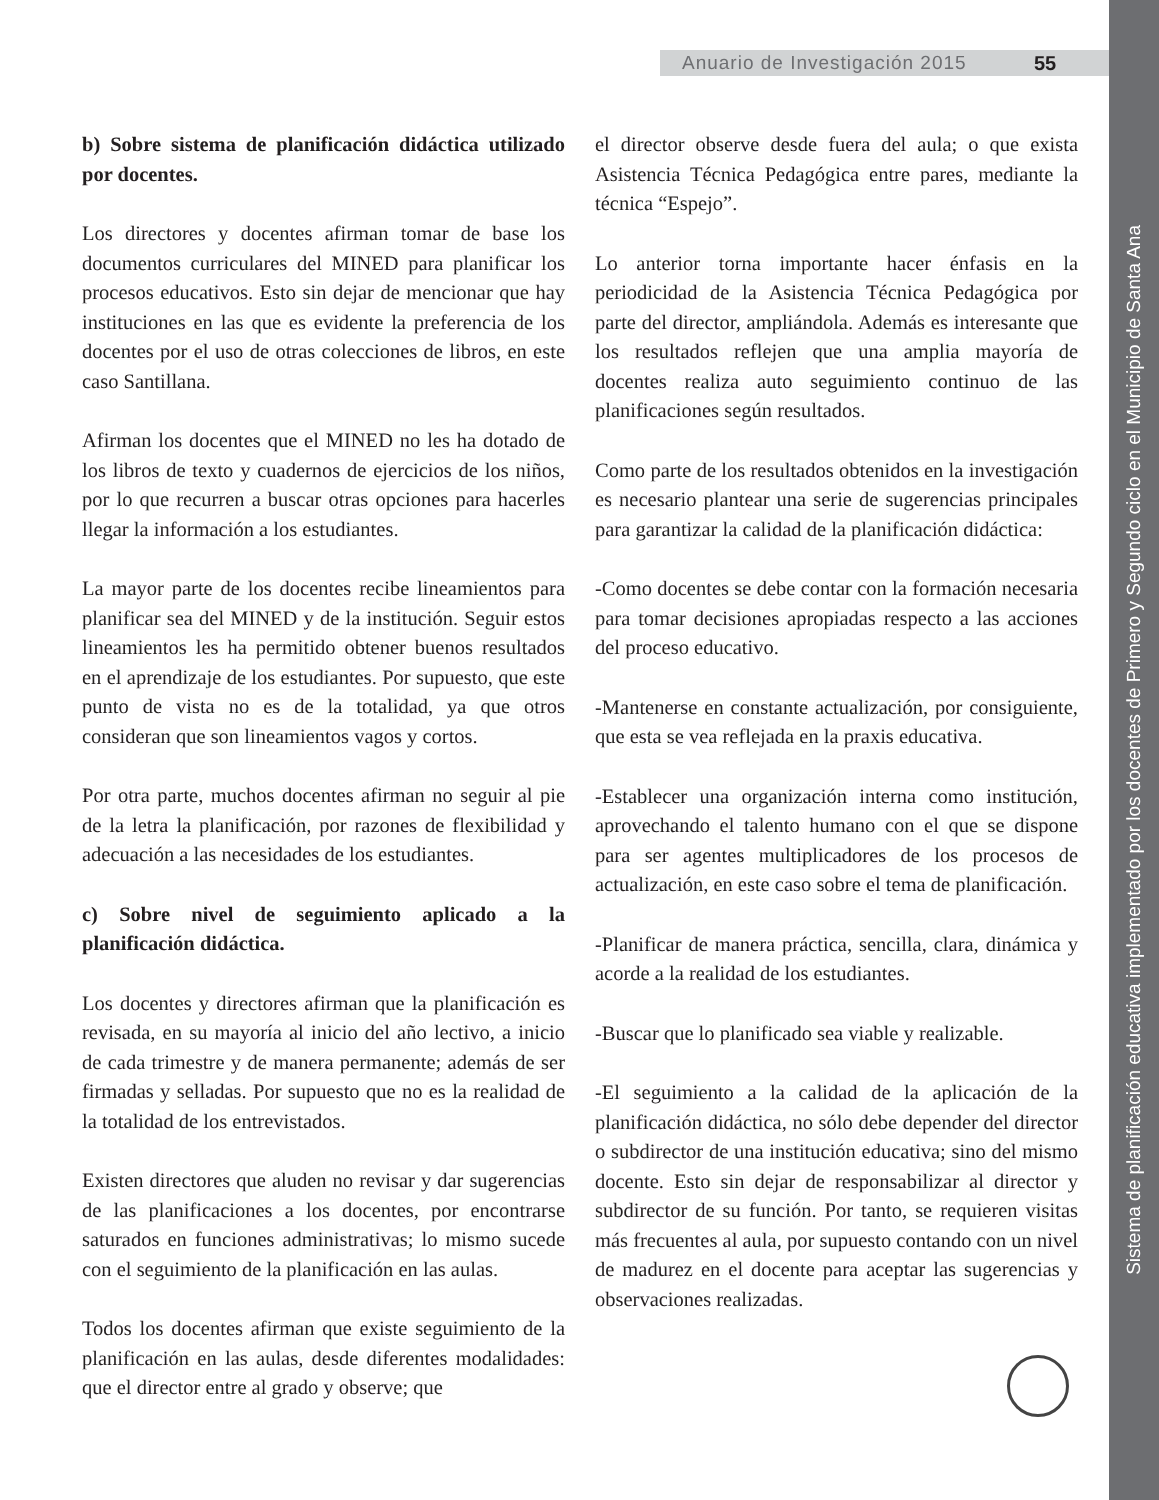Anuario de Investigación 2015 55
Sistema de planificación educativa implementado por los docentes de Primero y Segundo ciclo en el Municipio de Santa Ana
b) Sobre sistema de planificación didáctica utilizado por docentes.
Los directores y docentes afirman tomar de base los documentos curriculares del MINED para planificar los procesos educativos. Esto sin dejar de mencionar que hay instituciones en las que es evidente la preferencia de los docentes por el uso de otras colecciones de libros, en este caso Santillana.
Afirman los docentes que el MINED no les ha dotado de los libros de texto y cuadernos de ejercicios de los niños, por lo que recurren a buscar otras opciones para hacerles llegar la información a los estudiantes.
La mayor parte de los docentes recibe lineamientos para planificar sea del MINED y de la institución. Seguir estos lineamientos les ha permitido obtener buenos resultados en el aprendizaje de los estudiantes. Por supuesto, que este punto de vista no es de la totalidad, ya que otros consideran que son lineamientos vagos y cortos.
Por otra parte, muchos docentes afirman no seguir al pie de la letra la planificación, por razones de flexibilidad y adecuación a las necesidades de los estudiantes.
c) Sobre nivel de seguimiento aplicado a la planificación didáctica.
Los docentes y directores afirman que la planificación es revisada, en su mayoría al inicio del año lectivo, a inicio de cada trimestre y de manera permanente; además de ser firmadas y selladas. Por supuesto que no es la realidad de la totalidad de los entrevistados.
Existen directores que aluden no revisar y dar sugerencias de las planificaciones a los docentes, por encontrarse saturados en funciones administrativas; lo mismo sucede con el seguimiento de la planificación en las aulas.
Todos los docentes afirman que existe seguimiento de la planificación en las aulas, desde diferentes modalidades: que el director entre al grado y observe; que
el director observe desde fuera del aula; o que exista Asistencia Técnica Pedagógica entre pares, mediante la técnica “Espejo”.
Lo anterior torna importante hacer énfasis en la periodicidad de la Asistencia Técnica Pedagógica por parte del director, ampliándola. Además es interesante que los resultados reflejen que una amplia mayoría de docentes realiza auto seguimiento continuo de las planificaciones según resultados.
Como parte de los resultados obtenidos en la investigación es necesario plantear una serie de sugerencias principales para garantizar la calidad de la planificación didáctica:
-Como docentes se debe contar con la formación necesaria para tomar decisiones apropiadas respecto a las acciones del proceso educativo.
-Mantenerse en constante actualización, por consiguiente, que esta se vea reflejada en la praxis educativa.
-Establecer una organización interna como institución, aprovechando el talento humano con el que se dispone para ser agentes multiplicadores de los procesos de actualización, en este caso sobre el tema de planificación.
-Planificar de manera práctica, sencilla, clara, dinámica y acorde a la realidad de los estudiantes.
-Buscar que lo planificado sea viable y realizable.
-El seguimiento a la calidad de la aplicación de la planificación didáctica, no sólo debe depender del director o subdirector de una institución educativa; sino del mismo docente. Esto sin dejar de responsabilizar al director y subdirector de su función. Por tanto, se requieren visitas más frecuentes al aula, por supuesto contando con un nivel de madurez en el docente para aceptar las sugerencias y observaciones realizadas.